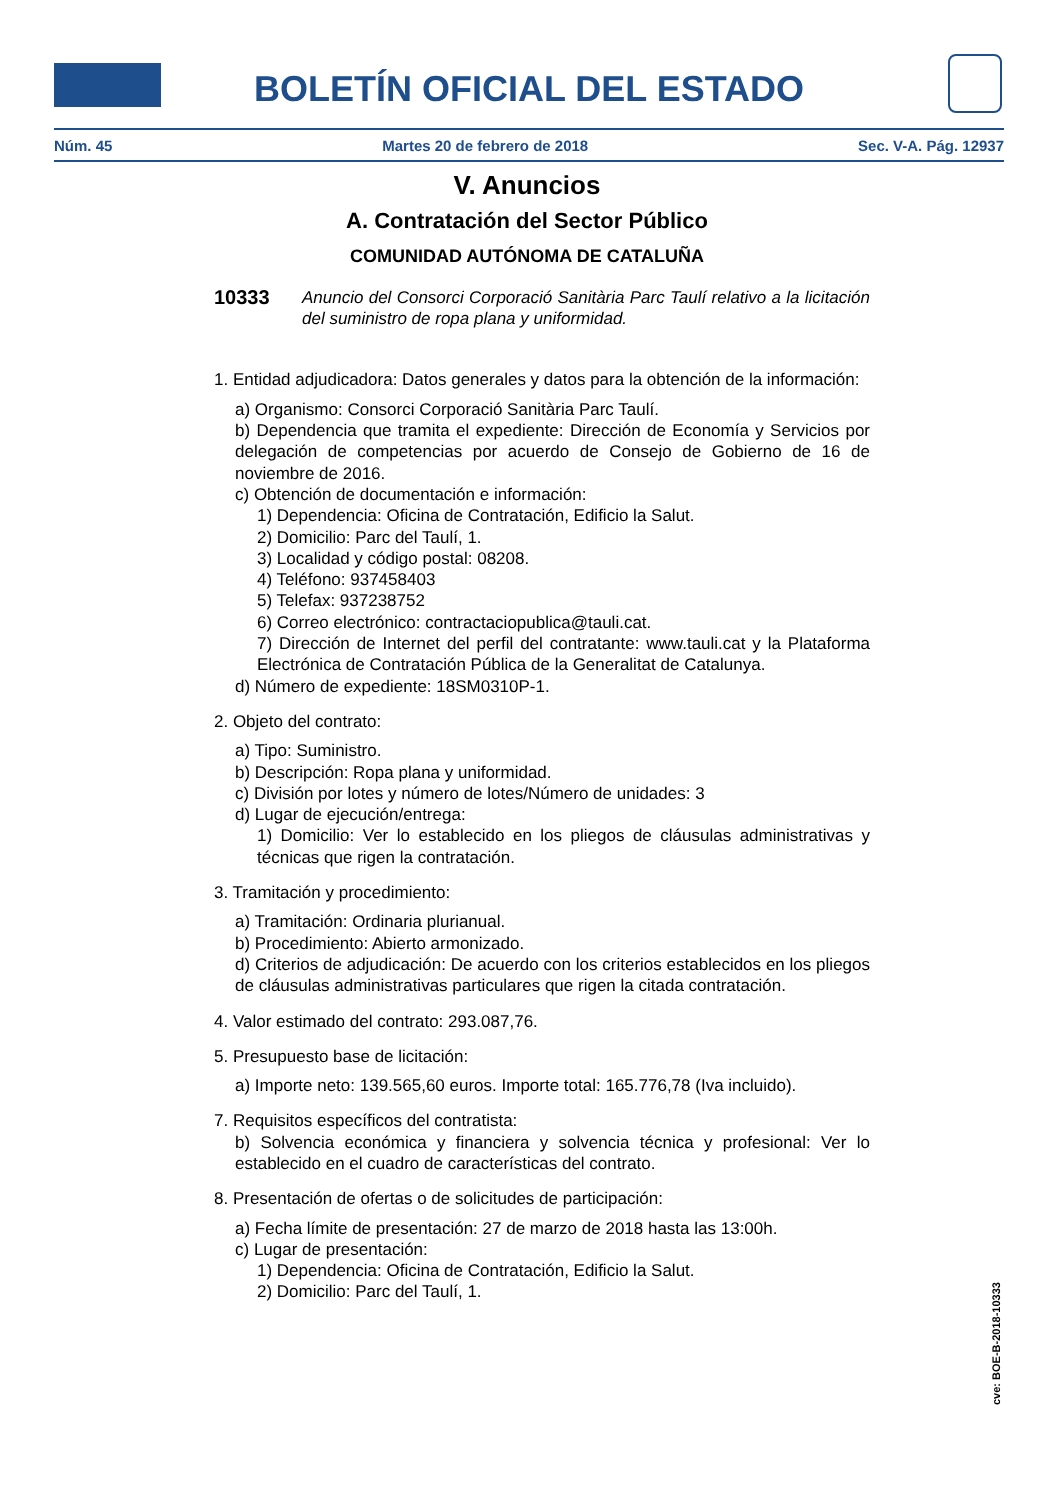BOLETÍN OFICIAL DEL ESTADO
Núm. 45 Martes 20 de febrero de 2018 Sec. V-A. Pág. 12937
V. Anuncios
A. Contratación del Sector Público
COMUNIDAD AUTÓNOMA DE CATALUÑA
10333 Anuncio del Consorci Corporació Sanitària Parc Taulí relativo a la licitación del suministro de ropa plana y uniformidad.
1. Entidad adjudicadora: Datos generales y datos para la obtención de la información:
a) Organismo: Consorci Corporació Sanitària Parc Taulí.
b) Dependencia que tramita el expediente: Dirección de Economía y Servicios por delegación de competencias por acuerdo de Consejo de Gobierno de 16 de noviembre de 2016.
c) Obtención de documentación e información:
1) Dependencia: Oficina de Contratación, Edificio la Salut.
2) Domicilio: Parc del Taulí, 1.
3) Localidad y código postal: 08208.
4) Teléfono: 937458403
5) Telefax: 937238752
6) Correo electrónico: contractaciopublica@tauli.cat.
7) Dirección de Internet del perfil del contratante: www.tauli.cat y la Plataforma Electrónica de Contratación Pública de la Generalitat de Catalunya.
d) Número de expediente: 18SM0310P-1.
2. Objeto del contrato:
a) Tipo: Suministro.
b) Descripción: Ropa plana y uniformidad.
c) División por lotes y número de lotes/Número de unidades: 3
d) Lugar de ejecución/entrega:
1) Domicilio: Ver lo establecido en los pliegos de cláusulas administrativas y técnicas que rigen la contratación.
3. Tramitación y procedimiento:
a) Tramitación: Ordinaria plurianual.
b) Procedimiento: Abierto armonizado.
d) Criterios de adjudicación: De acuerdo con los criterios establecidos en los pliegos de cláusulas administrativas particulares que rigen la citada contratación.
4. Valor estimado del contrato: 293.087,76.
5. Presupuesto base de licitación:
a) Importe neto: 139.565,60 euros. Importe total: 165.776,78 (Iva incluido).
7. Requisitos específicos del contratista:
b) Solvencia económica y financiera y solvencia técnica y profesional: Ver lo establecido en el cuadro de características del contrato.
8. Presentación de ofertas o de solicitudes de participación:
a) Fecha límite de presentación: 27 de marzo de 2018 hasta las 13:00h.
c) Lugar de presentación:
1) Dependencia: Oficina de Contratación, Edificio la Salut.
2) Domicilio: Parc del Taulí, 1.
cve: BOE-B-2018-10333